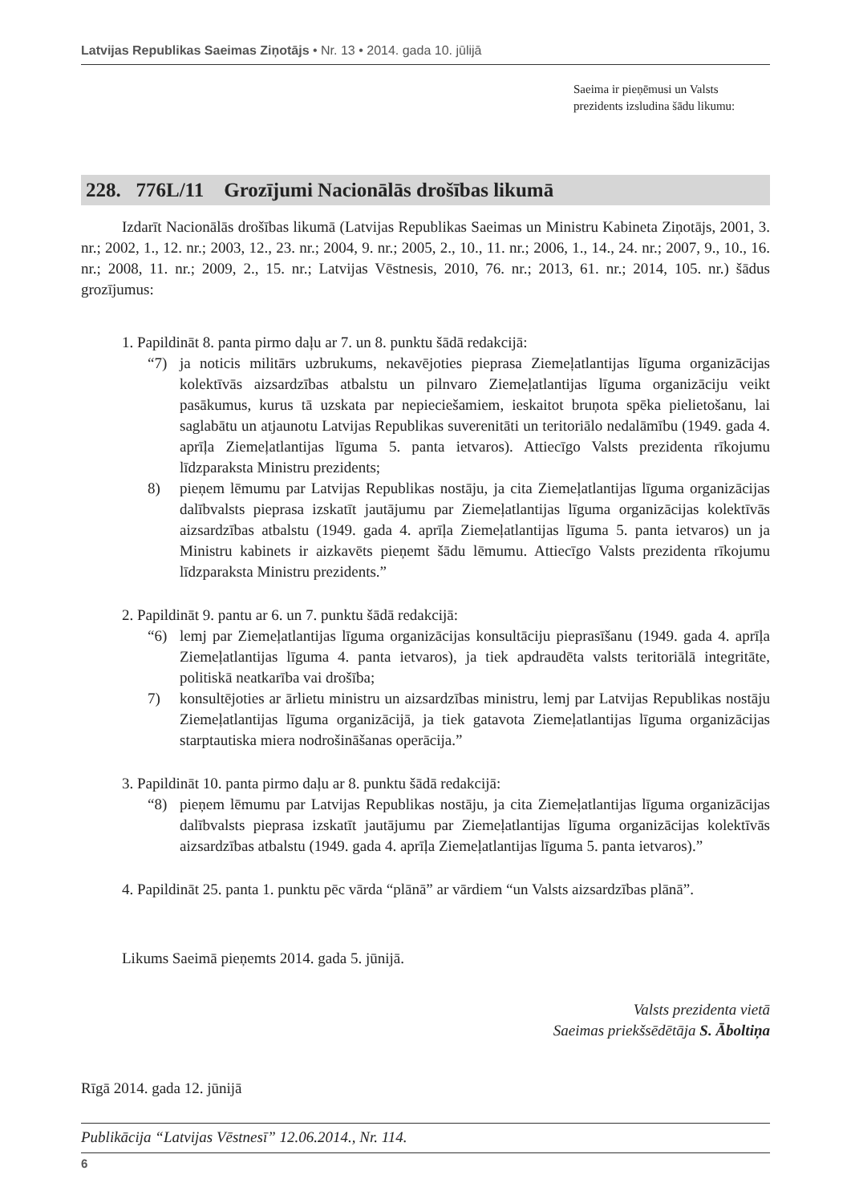Latvijas Republikas Saeimas Ziņotājs • Nr. 13 • 2014. gada 10. jūlijā
Saeima ir pieņēmusi un Valsts prezidents izsludina šādu likumu:
228. 776L/11 Grozījumi Nacionālās drošības likumā
Izdarīt Nacionālās drošības likumā (Latvijas Republikas Saeimas un Ministru Kabineta Ziņotājs, 2001, 3. nr.; 2002, 1., 12. nr.; 2003, 12., 23. nr.; 2004, 9. nr.; 2005, 2., 10., 11. nr.; 2006, 1., 14., 24. nr.; 2007, 9., 10., 16. nr.; 2008, 11. nr.; 2009, 2., 15. nr.; Latvijas Vēstnesis, 2010, 76. nr.; 2013, 61. nr.; 2014, 105. nr.) šādus grozījumus:
1. Papildināt 8. panta pirmo daļu ar 7. un 8. punktu šādā redakcijā:
“7) ja noticis militārs uzbrukums, nekavējoties pieprasa Ziemeļatlantijas līguma organizācijas kolektīvās aizsardzības atbalstu un pilnvaro Ziemeļatlantijas līguma organizāciju veikt pasākumus, kurus tā uzskata par nepieciešamiem, ieskaitot bruņota spēka pielietošanu, lai saglabātu un atjaunotu Latvijas Republikas suverenitāti un teritoriālo nedalāmību (1949. gada 4. aprīļa Ziemeļatlantijas līguma 5. panta ietvaros). Attiecīgo Valsts prezidenta rīkojumu līdzparaksta Ministru prezidents;
8) pieņem lēmumu par Latvijas Republikas nostāju, ja cita Ziemeļatlantijas līguma organizācijas dalībvalsts pieprasa izskatīt jautājumu par Ziemeļatlantijas līguma organizācijas kolektīvās aizsardzības atbalstu (1949. gada 4. aprīļa Ziemeļatlantijas līguma 5. panta ietvaros) un ja Ministru kabinets ir aizkavēts pieņemt šādu lēmumu. Attiecīgo Valsts prezidenta rīkojumu līdzparaksta Ministru prezidents.”
2. Papildināt 9. pantu ar 6. un 7. punktu šādā redakcijā:
“6) lemj par Ziemeļatlantijas līguma organizācijas konsultāciju pieprasīšanu (1949. gada 4. aprīļa Ziemeļatlantijas līguma 4. panta ietvaros), ja tiek apdraudēta valsts teritoriālā integritāte, politiskā neatkarība vai drošība;
7) konsultējoties ar ārlietu ministru un aizsardzības ministru, lemj par Latvijas Republikas nostāju Ziemeļatlantijas līguma organizācijā, ja tiek gatavota Ziemeļatlantijas līguma organizācijas starptautiska miera nodrošināšanas operācija.”
3. Papildināt 10. panta pirmo daļu ar 8. punktu šādā redakcijā:
“8) pieņem lēmumu par Latvijas Republikas nostāju, ja cita Ziemeļatlantijas līguma organizācijas dalībvalsts pieprasa izskatīt jautājumu par Ziemeļatlantijas līguma organizācijas kolektīvās aizsardzības atbalstu (1949. gada 4. aprīļa Ziemeļatlantijas līguma 5. panta ietvaros).”
4. Papildināt 25. panta 1. punktu pēc vārda “plānā” ar vārdiem “un Valsts aizsardzības plānā”.
Likums Saeimā pieņemts 2014. gada 5. jūnijā.
Valsts prezidenta vietā
Saeimas priekšsēdētāja S. Āboltiņa
Rīgā 2014. gada 12. jūnijā
Publikācija “Latvijas Vēstnesī” 12.06.2014., Nr. 114.
6